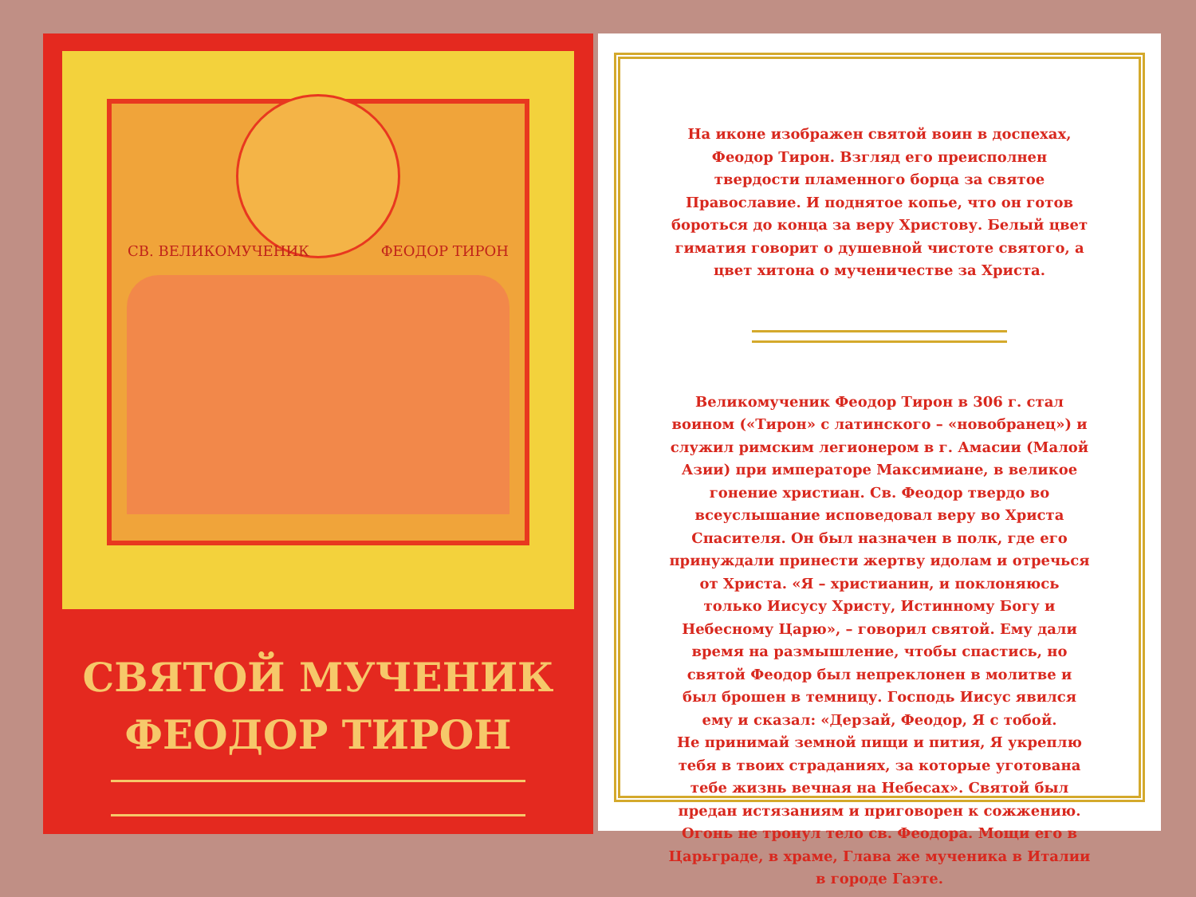СВ. ВЕЛИКОМУЧЕНИК ФЕОДОР ТИРОН
СВЯТОЙ МУЧЕНИК
ФЕОДОР ТИРОН
На иконе изображен святой воин в доспехах, Феодор Тирон. Взгляд его преисполнен твердости пламенного борца за святое Православие. И поднятое копье, что он готов бороться до конца за веру Христову. Белый цвет гиматия говорит о душевной чистоте святого, а цвет хитона о мученичестве за Христа.
Великомученик Феодор Тирон в 306 г. стал воином («Тирон» с латинского – «новобранец») и служил римским легионером в г. Амасии (Малой Азии) при императоре Максимиане, в великое гонение христиан. Св. Феодор твердо во всеуслышание исповедовал веру во Христа Спасителя. Он был назначен в полк, где его принуждали принести жертву идолам и отречься от Христа. «Я – христианин, и поклоняюсь только Иисусу Христу, Истинному Богу и Небесному Царю», – говорил святой. Ему дали время на размышление, чтобы спастись, но святой Феодор был непреклонен в молитве и был брошен в темницу. Господь Иисус явился ему и сказал: «Дерзай, Феодор, Я с тобой.
Не принимай земной пищи и пития, Я укреплю тебя в твоих страданиях, за которые уготована тебе жизнь вечная на Небесах». Святой был предан истязаниям и приговорен к сожжению. Огонь не тронул тело св. Феодора. Мощи его в Царьграде, в храме, Глава же мученика в Италии в городе Гаэте.